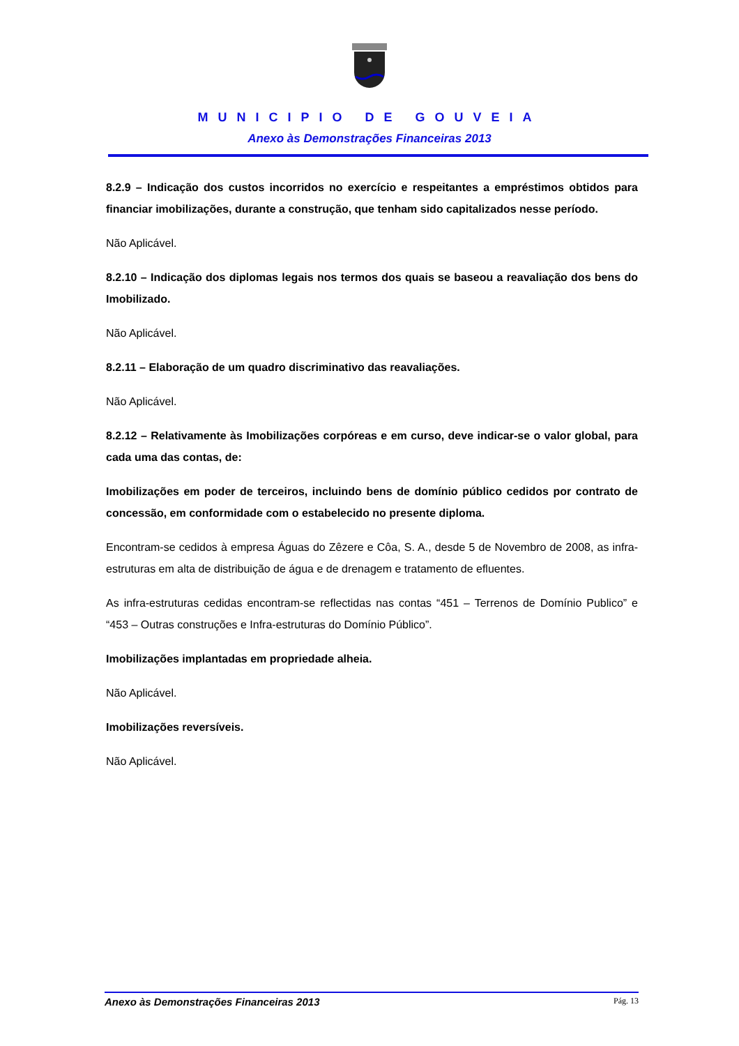MUNICIPIO DE GOUVEIA
Anexo às Demonstrações Financeiras 2013
8.2.9 – Indicação dos custos incorridos no exercício e respeitantes a empréstimos obtidos para financiar imobilizações, durante a construção, que tenham sido capitalizados nesse período.
Não Aplicável.
8.2.10 – Indicação dos diplomas legais nos termos dos quais se baseou a reavaliação dos bens do Imobilizado.
Não Aplicável.
8.2.11 – Elaboração de um quadro discriminativo das reavaliações.
Não Aplicável.
8.2.12 – Relativamente às Imobilizações corpóreas e em curso, deve indicar-se o valor global, para cada uma das contas, de:
Imobilizações em poder de terceiros, incluindo bens de domínio público cedidos por contrato de concessão, em conformidade com o estabelecido no presente diploma.
Encontram-se cedidos à empresa Águas do Zêzere e Côa, S. A., desde 5 de Novembro de 2008, as infra-estruturas em alta de distribuição de água e de drenagem e tratamento de efluentes.
As infra-estruturas cedidas encontram-se reflectidas nas contas “451 – Terrenos de Domínio Publico” e “453 – Outras construções e Infra-estruturas do Domínio Público”.
Imobilizações implantadas em propriedade alheia.
Não Aplicável.
Imobilizações reversíveis.
Não Aplicável.
Anexo às Demonstrações Financeiras 2013 Pág. 13